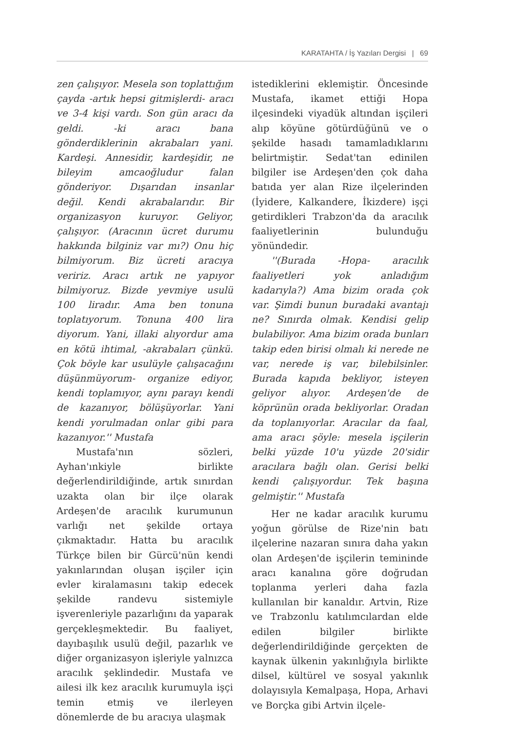KARATAHTA / İş Yazıları Dergisi | 69
zen çalışıyor. Mesela son toplattığım çayda -artık hepsi gitmişlerdi- aracı ve 3-4 kişi vardı. Son gün aracı da geldi. -ki aracı bana gönderdiklerinin akrabaları yani. Kardeşi. Annesidir, kardeşidir, ne bileyim amcaoğludur falan gönderiyor. Dışarıdan insanlar değil. Kendi akrabalarıdır. Bir organizasyon kuruyor. Geliyor, çalışıyor. (Aracının ücret durumu hakkında bilginiz var mı?) Onu hiç bilmiyorum. Biz ücreti aracıya veririz. Aracı artık ne yapıyor bilmiyoruz. Bizde yevmiye usulü 100 liradır. Ama ben tonuna toplatıyorum. Tonuna 400 lira diyorum. Yani, illaki alıyordur ama en kötü ihtimal, -akrabaları çünkü. Çok böyle kar usulüyle çalışacağını düşünmüyorum- organize ediyor, kendi toplamıyor, aynı parayı kendi de kazanıyor, bölüşüyorlar. Yani kendi yorulmadan onlar gibi para kazanıyor.'' Mustafa
Mustafa'nın sözleri, Ayhan'ınkiyle birlikte değerlendirildiğinde, artık sınırdan uzakta olan bir ilçe olarak Ardeşen'de aracılık kurumunun varlığı net şekilde ortaya çıkmaktadır. Hatta bu aracılık Türkçe bilen bir Gürcü'nün kendi yakınlarından oluşan işçiler için evler kiralamasını takip edecek şekilde randevu sistemiyle işverenleriyle pazarlığını da yaparak gerçekleşmektedir. Bu faaliyet, dayıbaşılık usulü değil, pazarlık ve diğer organizasyon işleriyle yalnızca aracılık şeklindedir. Mustafa ve ailesi ilk kez aracılık kurumuyla işçi temin etmiş ve ilerleyen dönemlerde de bu aracıya ulaşmak
istediklerini eklemiştir. Öncesinde Mustafa, ikamet ettiği Hopa ilçesindeki viyadük altından işçileri alıp köyüne götürdüğünü ve o şekilde hasadı tamamladıklarını belirtmiştir. Sedat'tan edinilen bilgiler ise Ardeşen'den çok daha batıda yer alan Rize ilçelerinden (İyidere, Kalkandere, İkizdere) işçi getirdikleri Trabzon'da da aracılık faaliyetlerinin bulunduğu yönündedir.
''(Burada -Hopa- aracılık faaliyetleri yok anladığım kadarıyla?) Ama bizim orada çok var. Şimdi bunun buradaki avantajı ne? Sınırda olmak. Kendisi gelip bulabiliyor. Ama bizim orada bunları takip eden birisi olmalı ki nerede ne var, nerede iş var, bilebilsinler. Burada kapıda bekliyor, isteyen geliyor alıyor. Ardeşen'de de köprünün orada bekliyorlar. Oradan da toplanıyorlar. Aracılar da faal, ama aracı şöyle: mesela işçilerin belki yüzde 10'u yüzde 20'sidir aracılara bağlı olan. Gerisi belki kendi çalışıyordur. Tek başına gelmiştir.'' Mustafa
Her ne kadar aracılık kurumu yoğun görülse de Rize'nin batı ilçelerine nazaran sınıra daha yakın olan Ardeşen'de işçilerin temininde aracı kanalına göre doğrudan toplanma yerleri daha fazla kullanılan bir kanaldır. Artvin, Rize ve Trabzonlu katılımcılardan elde edilen bilgiler birlikte değerlendirildiğinde gerçekten de kaynak ülkenin yakınlığıyla birlikte dilsel, kültürel ve sosyal yakınlık dolayısıyla Kemalpaşa, Hopa, Arhavi ve Borçka gibi Artvin ilçele-